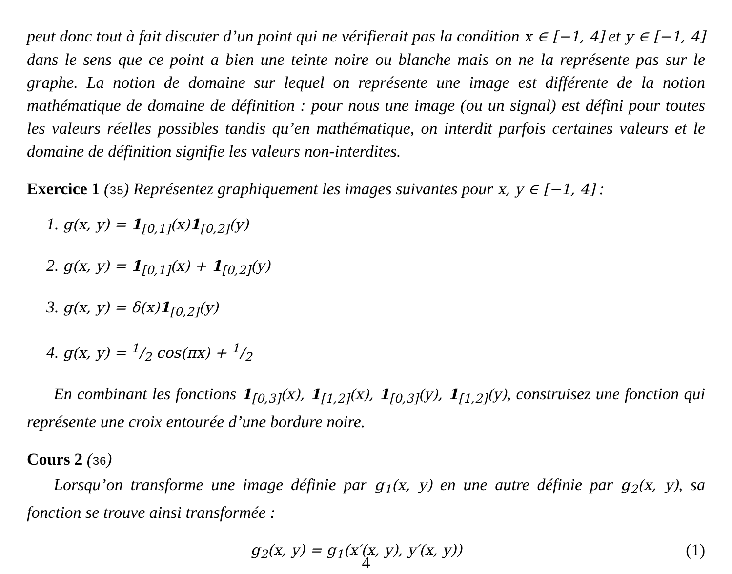peut donc tout à fait discuter d’un point qui ne vérifierait pas la condition x ∈ [−1, 4] et y ∈ [−1, 4] dans le sens que ce point a bien une teinte noire ou blanche mais on ne la représente pas sur le graphe. La notion de domaine sur lequel on représente une image est différente de la notion mathématique de domaine de définition : pour nous une image (ou un signal) est défini pour toutes les valeurs réelles possibles tandis qu’en mathématique, on interdit parfois certaines valeurs et le domaine de définition signifie les valeurs non-interdites.
Exercice 1 (35) Représentez graphiquement les images suivantes pour x, y ∈ [−1, 4] :
1. g(x, y) = 1<sub>[0,1]</sub>(x)1<sub>[0,2]</sub>(y)
2. g(x, y) = 1<sub>[0,1]</sub>(x) + 1<sub>[0,2]</sub>(y)
3. g(x, y) = δ(x)1<sub>[0,2]</sub>(y)
4. g(x, y) = 1/2 cos(πx) + 1/2
En combinant les fonctions 1<sub>[0,3]</sub>(x), 1<sub>[1,2]</sub>(x), 1<sub>[0,3]</sub>(y), 1<sub>[1,2]</sub>(y), construisez une fonction qui représente une croix entourée d’une bordure noire.
Cours 2 (36)
Lorsqu’on transforme une image définie par g<sub>1</sub>(x, y) en une autre définie par g<sub>2</sub>(x, y), sa fonction se trouve ainsi transformée :
g<sub>2</sub>(x, y) = g<sub>1</sub>(x′(x, y), y′(x, y)) (1)
4